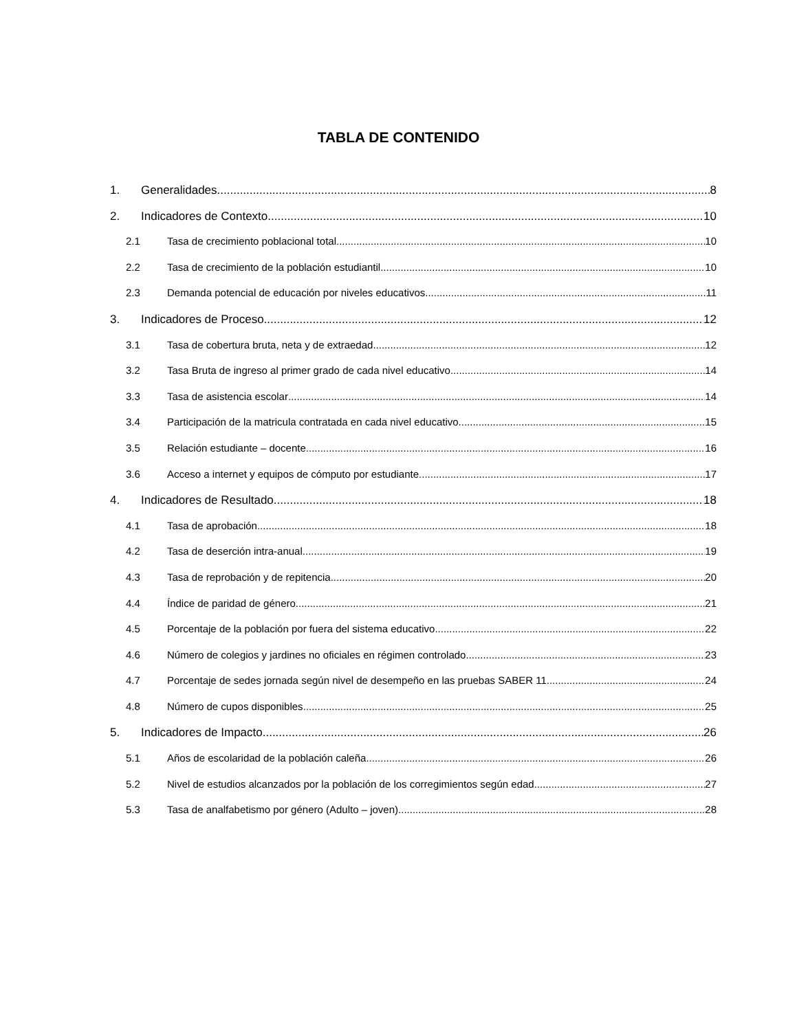TABLA DE CONTENIDO
1. Generalidades 8
2. Indicadores de Contexto 10
2.1 Tasa de crecimiento poblacional total 10
2.2 Tasa de crecimiento de la población estudiantil 10
2.3 Demanda potencial de educación por niveles educativos 11
3. Indicadores de Proceso 12
3.1 Tasa de cobertura bruta, neta y de extraedad 12
3.2 Tasa Bruta de ingreso al primer grado de cada nivel educativo 14
3.3 Tasa de asistencia escolar 14
3.4 Participación de la matricula contratada en cada nivel educativo 15
3.5 Relación estudiante – docente 16
3.6 Acceso a internet y equipos de cómputo por estudiante 17
4. Indicadores de Resultado 18
4.1 Tasa de aprobación 18
4.2 Tasa de deserción intra-anual 19
4.3 Tasa de reprobación y de repitencia 20
4.4 Índice de paridad de género. 21
4.5 Porcentaje de la población por fuera del sistema educativo 22
4.6 Número de colegios y jardines no oficiales en régimen controlado 23
4.7 Porcentaje de sedes jornada según nivel de desempeño en las pruebas SABER 11. 24
4.8 Número de cupos disponibles 25
5. Indicadores de Impacto 26
5.1 Años de escolaridad de la población caleña 26
5.2 Nivel de estudios alcanzados por la población de los corregimientos según edad 27
5.3 Tasa de analfabetismo por género (Adulto – joven) 28